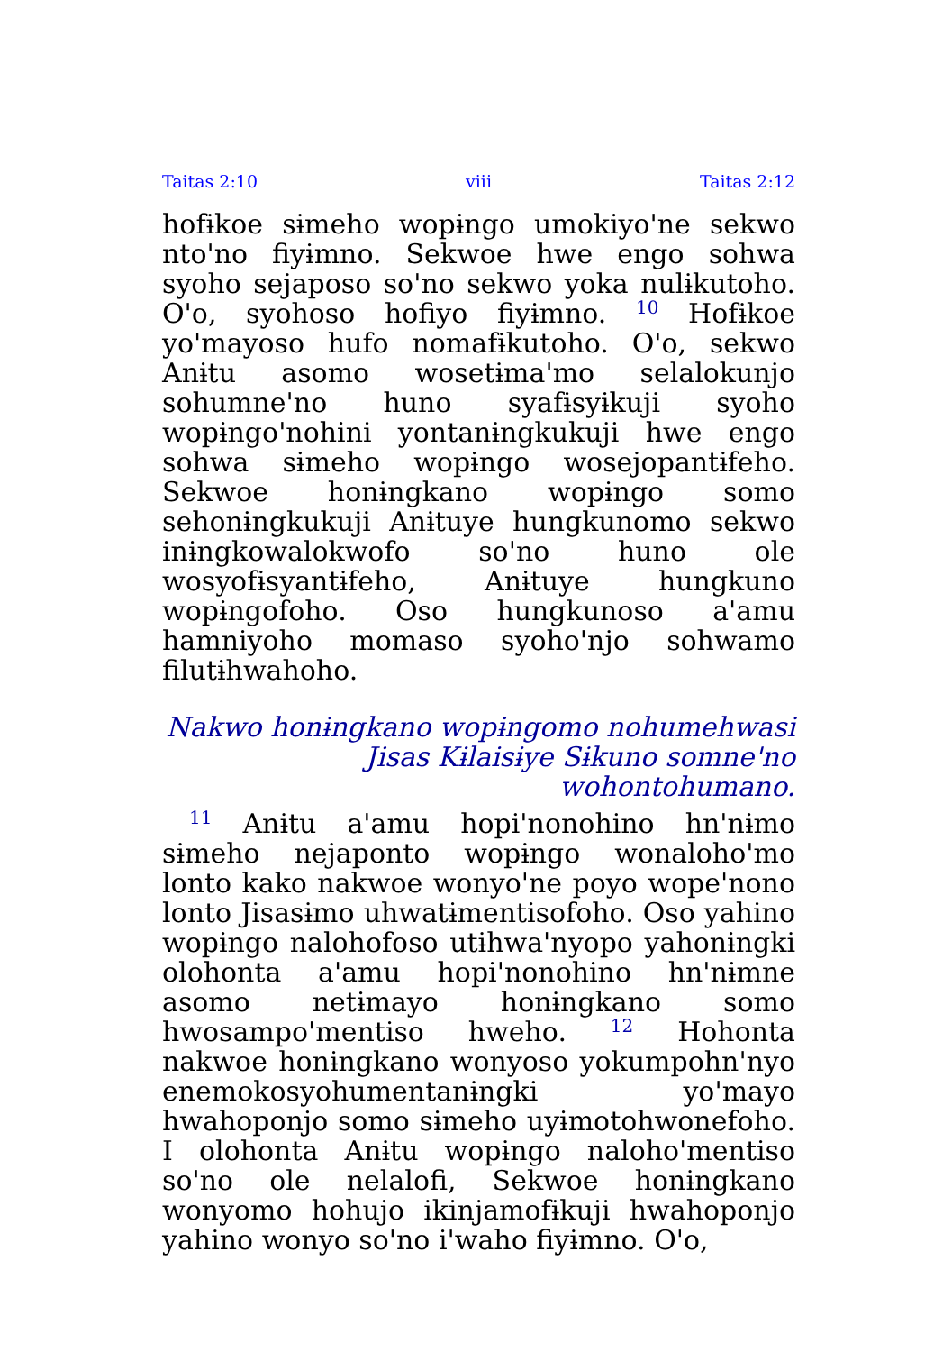Taitas 2:10 viii Taitas 2:12
hofɨkoe sɨmeho wopɨngo umokiyoꞌne sekwo ntoꞌno fiyɨmno. Sekwoe hwe engo sohwa syoho sejaposo soꞌno sekwo yoka nulɨkutoho. Oꞌo, syohoso hofiyo fiyɨmno. <sup>10</sup> Hofɨkoe yoꞌmayoso hufo nomafɨkutoho. Oꞌo, sekwo Anɨtu asomo wosetɨmaꞌmo selalokunjo sohumneꞌno huno syafɨsyɨkuji syoho wopɨngoꞌnohini yontanɨngkukuji hwe engo sohwa sɨmeho wopɨngo wosejopantɨfeho. Sekwoe honɨngkano wopɨngo somo sehonɨngkukuji Anɨtuye hungkunomo sekwo inɨngkowalokwofo soꞌno huno ole wosyofɨsyantɨfeho, Anɨtuye hungkuno wopɨngofoho. Oso hungkunoso aꞌamu hamniyoho momaso syohoꞌnjo sohwamo filutɨhwahoho.
Nakwo honɨngkano wopɨngomo nohumehwasi Jisas Kɨlaisɨye Sɨkuno somneꞌno wohontohumano.
<sup>11</sup> Anɨtu aꞌamu hopiꞌnonohino hnꞌnɨmo sɨmeho nejaponto wopɨngo wonalohoꞌmo lonto kako nakwoe wonyoꞌne poyo wopeꞌnono lonto Jisasɨmo uhwatɨmentisofoho. Oso yahino wopɨngo nalohofoso utɨhwaꞌnyopo yahonɨngki olohonta aꞌamu hopiꞌnonohino hnꞌnɨmne asomo netɨmayo honɨngkano somo hwosampoꞌmentiso hweho. <sup>12</sup> Hohonta nakwoe honɨngkano wonyoso yokumpohnꞌnyo enemokosyohumentanɨngki yoꞌmayo hwahoponjo somo sɨmeho uyɨmotohwonefoho. I olohonta Anɨtu wopɨngo nalohoꞌmentiso soꞌno ole nelalofi, Sekwoe honɨngkano wonyomo hohujo ikinjamofɨkuji hwahoponjo yahino wonyo soꞌno iꞌwaho fiyɨmno. Oꞌo,